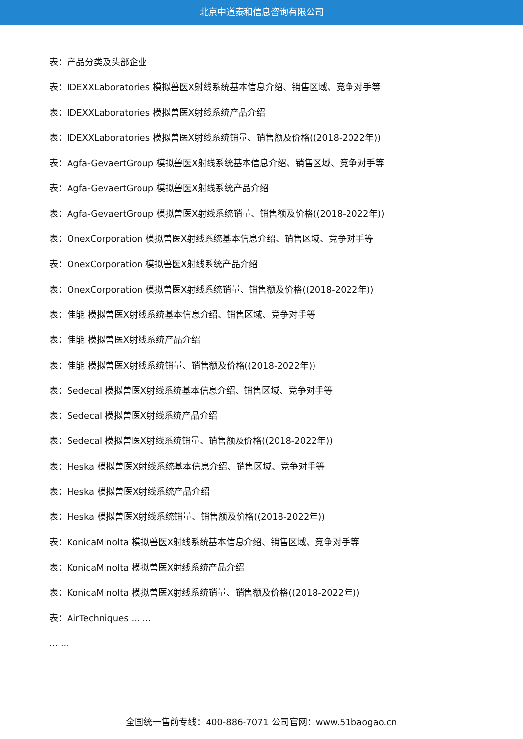北京中道泰和信息咨询有限公司
表：产品分类及头部企业
表：IDEXXLaboratories 模拟兽医X射线系统基本信息介绍、销售区域、竞争对手等
表：IDEXXLaboratories 模拟兽医X射线系统产品介绍
表：IDEXXLaboratories 模拟兽医X射线系统销量、销售额及价格((2018-2022年))
表：Agfa-GevaertGroup 模拟兽医X射线系统基本信息介绍、销售区域、竞争对手等
表：Agfa-GevaertGroup 模拟兽医X射线系统产品介绍
表：Agfa-GevaertGroup 模拟兽医X射线系统销量、销售额及价格((2018-2022年))
表：OnexCorporation 模拟兽医X射线系统基本信息介绍、销售区域、竞争对手等
表：OnexCorporation 模拟兽医X射线系统产品介绍
表：OnexCorporation 模拟兽医X射线系统销量、销售额及价格((2018-2022年))
表：佳能 模拟兽医X射线系统基本信息介绍、销售区域、竞争对手等
表：佳能 模拟兽医X射线系统产品介绍
表：佳能 模拟兽医X射线系统销量、销售额及价格((2018-2022年))
表：Sedecal 模拟兽医X射线系统基本信息介绍、销售区域、竞争对手等
表：Sedecal 模拟兽医X射线系统产品介绍
表：Sedecal 模拟兽医X射线系统销量、销售额及价格((2018-2022年))
表：Heska 模拟兽医X射线系统基本信息介绍、销售区域、竞争对手等
表：Heska 模拟兽医X射线系统产品介绍
表：Heska 模拟兽医X射线系统销量、销售额及价格((2018-2022年))
表：KonicaMinolta 模拟兽医X射线系统基本信息介绍、销售区域、竞争对手等
表：KonicaMinolta 模拟兽医X射线系统产品介绍
表：KonicaMinolta 模拟兽医X射线系统销量、销售额及价格((2018-2022年))
表：AirTechniques ... ...
... ...
全国统一售前专线：400-886-7071 公司官网：www.51baogao.cn